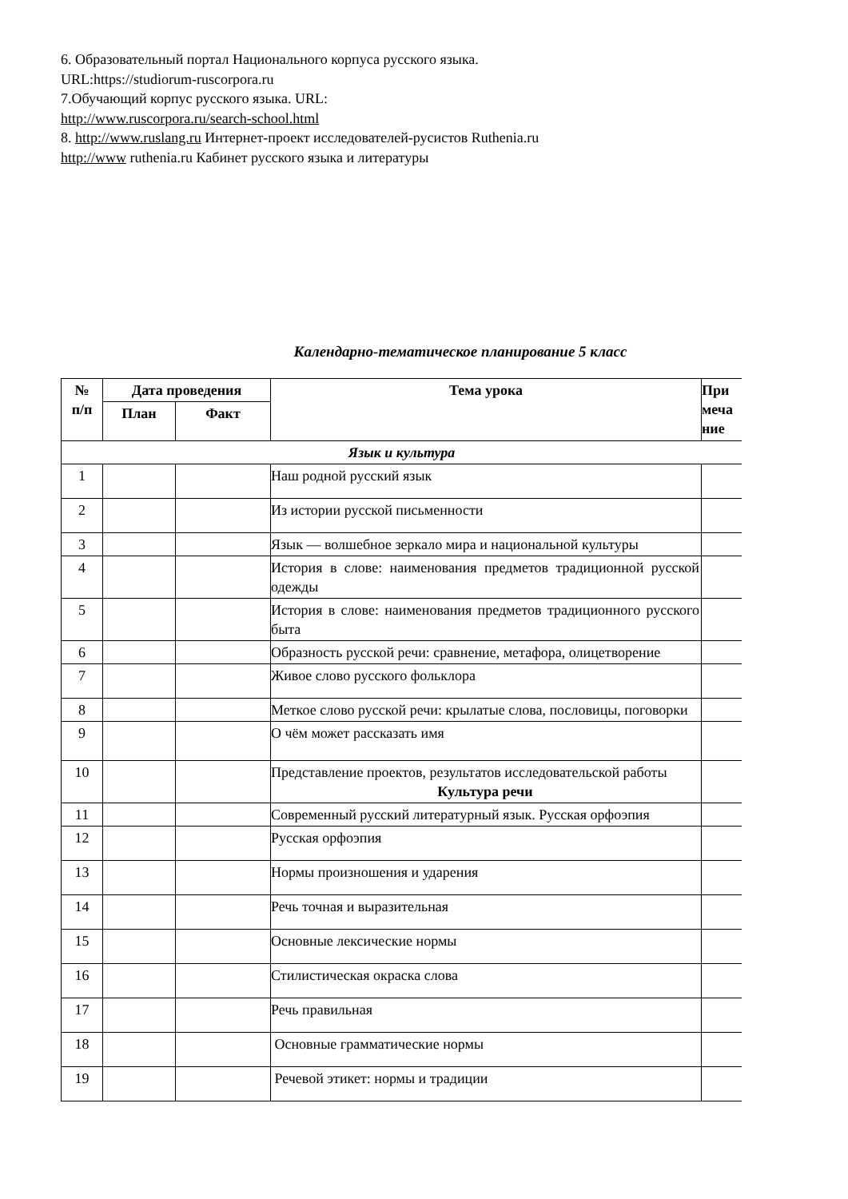6. Образовательный портал Национального корпуса русского языка.
URL:https://studiorum-ruscorpora.ru
7.Обучающий корпус русского языка. URL:
http://www.ruscorpora.ru/search-school.html
8. http://www.ruslang.ru Интернет-проект исследователей-русистов Ruthenia.ru
http://www ruthenia.ru Кабинет русского языка и литературы
Календарно-тематическое планирование 5 класс
| № п/п | Дата проведения | | Тема урока | При меча ние |
| --- | --- | --- | --- | --- |
| | План | Факт | | |
| Язык и культура | | | | |
| 1 | | | Наш родной русский язык | |
| 2 | | | Из истории русской письменности | |
| 3 | | | Язык — волшебное зеркало мира и национальной культуры | |
| 4 | | | История в слове: наименования предметов традиционной русской одежды | |
| 5 | | | История в слове: наименования предметов традиционного русского быта | |
| 6 | | | Образность русской речи: сравнение, метафора, олицетворение | |
| 7 | | | Живое слово русского фольклора | |
| 8 | | | Меткое слово русской речи: крылатые слова, пословицы, поговорки | |
| 9 | | | О чём может рассказать имя | |
| 10 | | | Представление проектов, результатов исследовательской работы Культура речи | |
| 11 | | | Современный русский литературный язык. Русская орфоэпия | |
| 12 | | | Русская орфоэпия | |
| 13 | | | Нормы произношения и ударения | |
| 14 | | | Речь точная и выразительная | |
| 15 | | | Основные лексические нормы | |
| 16 | | | Стилистическая окраска слова | |
| 17 | | | Речь правильная | |
| 18 | | | Основные грамматические нормы | |
| 19 | | | Речевой этикет: нормы и традиции | |